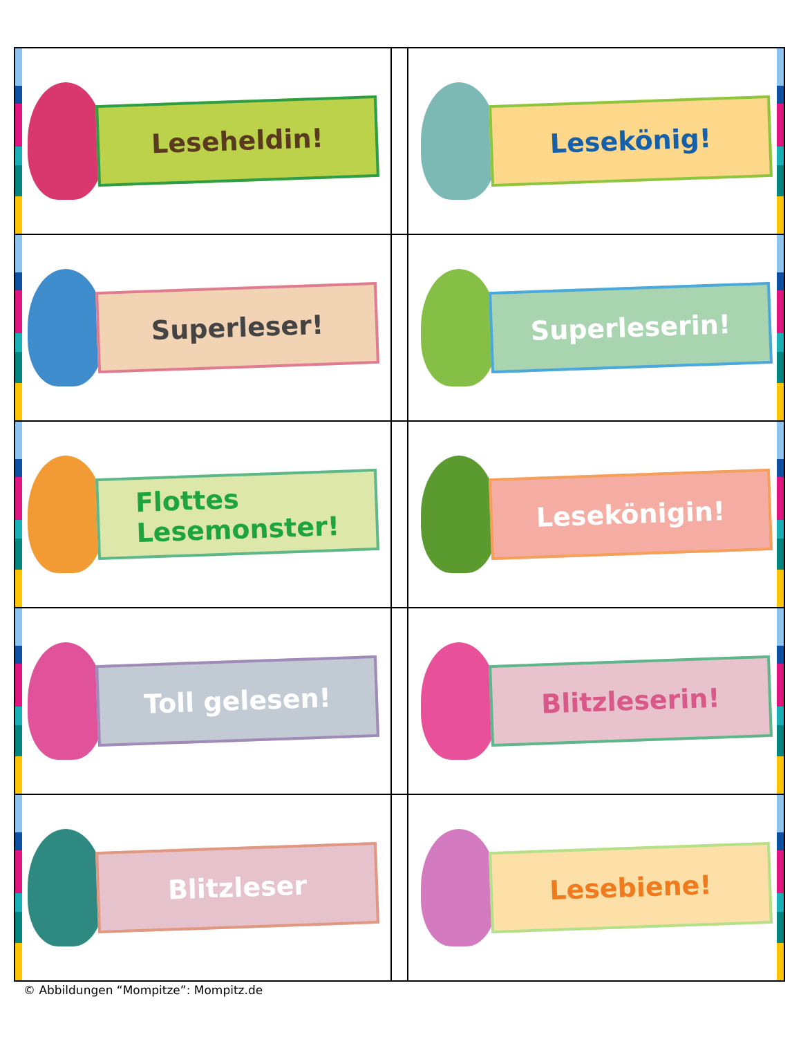| Leseheldin! | | Lesekönig! |
| Superleser! | | Superleserin! |
| Flottes Lesemonster! | | Lesekönigin! |
| Toll gelesen! | | Blitzleserin! |
| Blitzleser | | Lesebiene! |
© Abbildungen “Mompitze”: Mompitz.de